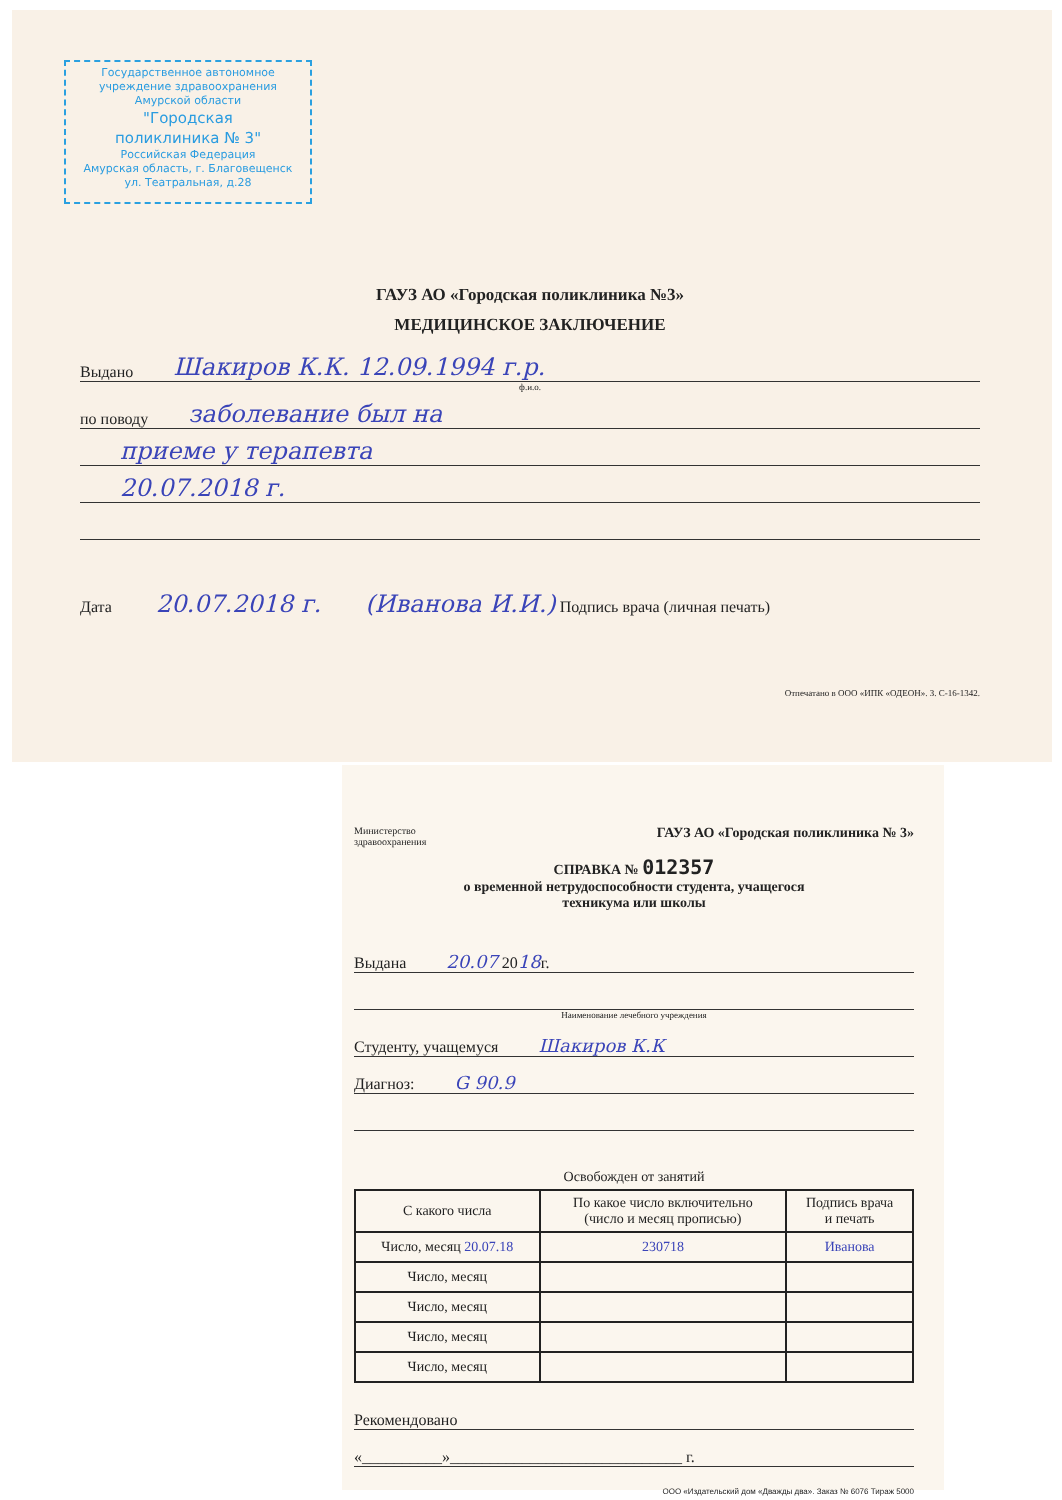Государственное автономное
учреждение здравоохранения
Амурской области
"Городская
поликлиника № 3"
Российская Федерация
Амурская область, г. Благовещенск
ул. Театральная, д.28
ГАУЗ АО «Городская поликлиника №3»
МЕДИЦИНСКОЕ ЗАКЛЮЧЕНИЕ
Выдано Шакиров К.К. 12.09.1994 г.р.
ф.и.о.
по поводу заболевание был на
приеме у терапевта
20.07.2018 г.
Дата 20.07.2018 г. (Иванова И.И.) Подпись врача (личная печать)
Отпечатано в ООО «ИПК «ОДЕОН». З. С-16-1342.
Министерство
здравоохранения ГАУЗ АО «Городская поликлиника № 3»
СПРАВКА № 012357
о временной нетрудоспособности студента, учащегося
техникума или школы
Выдана 20.07 20 18 г.
Наименование лечебного учреждения
Студенту, учащемуся Шакиров К.К
Диагноз: G 90.9
Освобожден от занятий
| С какого числа | По какое число включительно (число и месяц прописью) | Подпись врача и печать |
| --- | --- | --- |
| Число, месяц 20.07.18 | 230718 | Иванова |
| Число, месяц | | |
| Число, месяц | | |
| Число, месяц | | |
| Число, месяц | | |
Рекомендовано
«__________»_____________________________ г.
ООО «Издательский дом «Дважды два». Заказ № 6076 Тираж 5000